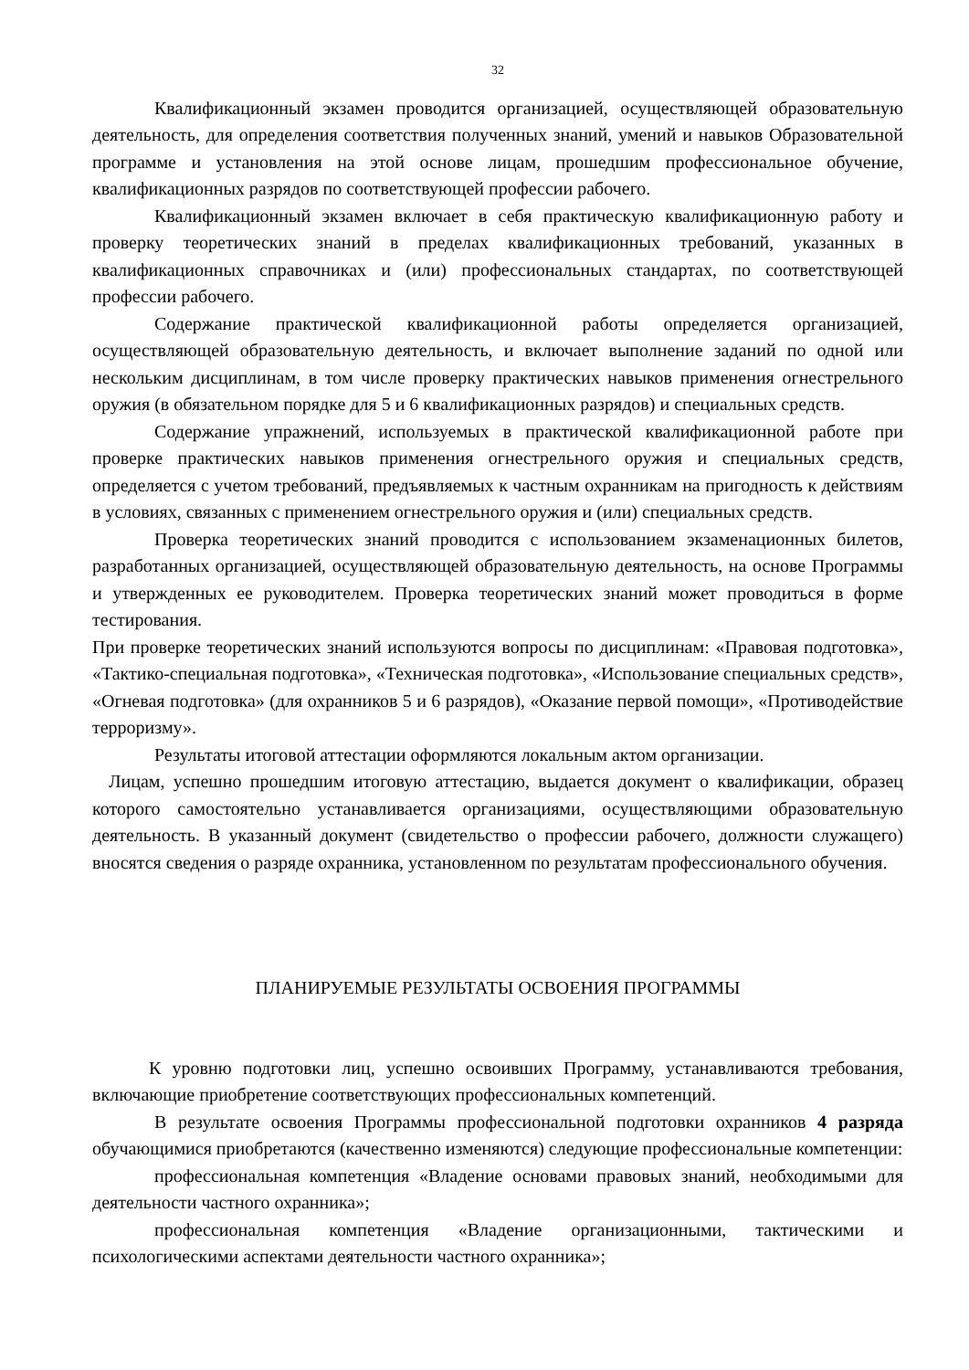32
Квалификационный экзамен проводится организацией, осуществляющей образовательную деятельность, для определения соответствия полученных знаний, умений и навыков Образовательной программе и установления на этой основе лицам, прошедшим профессиональное обучение, квалификационных разрядов по соответствующей профессии рабочего.
Квалификационный экзамен включает в себя практическую квалификационную работу и проверку теоретических знаний в пределах квалификационных требований, указанных в квалификационных справочниках и (или) профессиональных стандартах, по соответствующей профессии рабочего.
Содержание практической квалификационной работы определяется организацией, осуществляющей образовательную деятельность, и включает выполнение заданий по одной или нескольким дисциплинам, в том числе проверку практических навыков применения огнестрельного оружия (в обязательном порядке для 5 и 6 квалификационных разрядов) и специальных средств.
Содержание упражнений, используемых в практической квалификационной работе при проверке практических навыков применения огнестрельного оружия и специальных средств, определяется с учетом требований, предъявляемых к частным охранникам на пригодность к действиям в условиях, связанных с применением огнестрельного оружия и (или) специальных средств.
Проверка теоретических знаний проводится с использованием экзаменационных билетов, разработанных организацией, осуществляющей образовательную деятельность, на основе Программы и утвержденных ее руководителем. Проверка теоретических знаний может проводиться в форме тестирования.
При проверке теоретических знаний используются вопросы по дисциплинам: «Правовая подготовка», «Тактико-специальная подготовка», «Техническая подготовка», «Использование специальных средств», «Огневая подготовка» (для охранников 5 и 6 разрядов), «Оказание первой помощи», «Противодействие терроризму».
Результаты итоговой аттестации оформляются локальным актом организации.
Лицам, успешно прошедшим итоговую аттестацию, выдается документ о квалификации, образец которого самостоятельно устанавливается организациями, осуществляющими образовательную деятельность. В указанный документ (свидетельство о профессии рабочего, должности служащего) вносятся сведения о разряде охранника, установленном по результатам профессионального обучения.
ПЛАНИРУЕМЫЕ РЕЗУЛЬТАТЫ ОСВОЕНИЯ ПРОГРАММЫ
К уровню подготовки лиц, успешно освоивших Программу, устанавливаются требования, включающие приобретение соответствующих профессиональных компетенций.
В результате освоения Программы профессиональной подготовки охранников 4 разряда обучающимися приобретаются (качественно изменяются) следующие профессиональные компетенции:
профессиональная компетенция «Владение основами правовых знаний, необходимыми для деятельности частного охранника»;
профессиональная компетенция «Владение организационными, тактическими и психологическими аспектами деятельности частного охранника»;